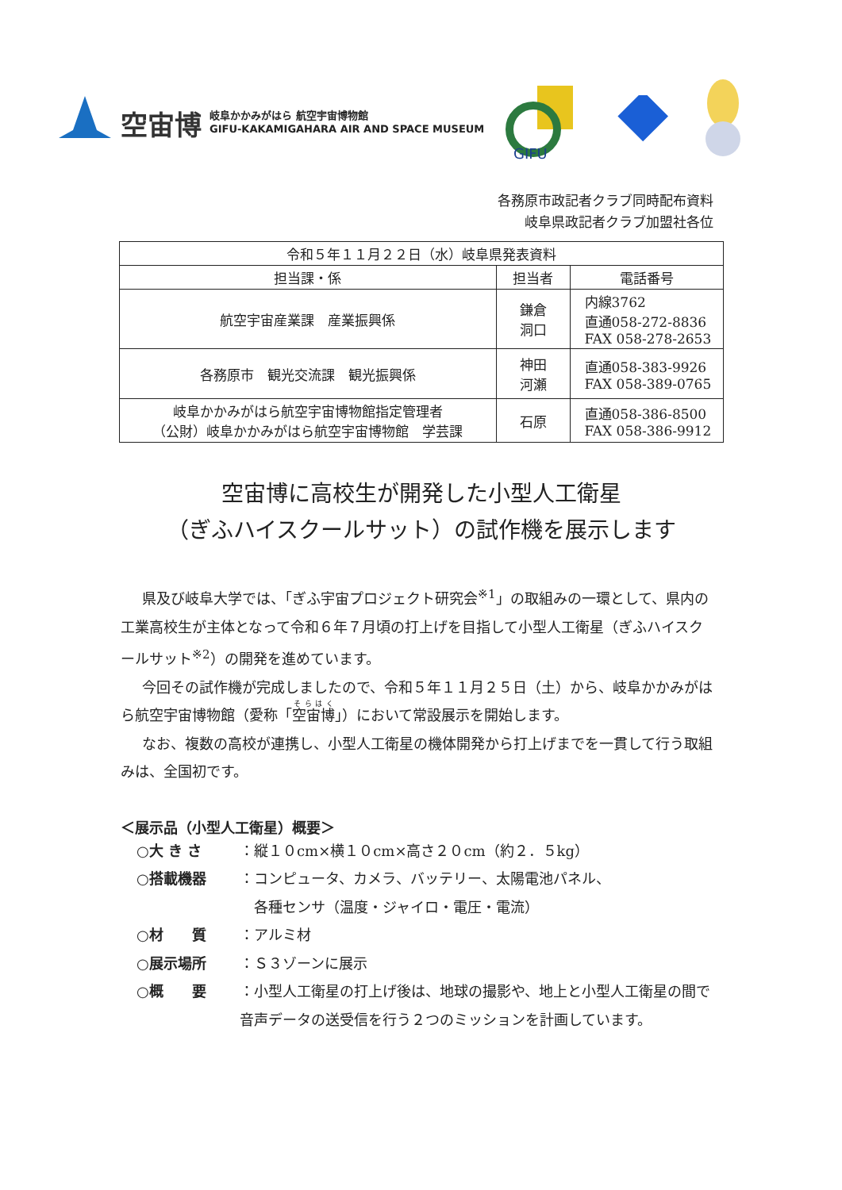空宙博 岐阜かかみがはら 航空宇宙博物館
GIFU-KAKAMIGAHARA AIR AND SPACE MUSEUM
GIFU
各務原市政記者クラブ同時配布資料
岐阜県政記者クラブ加盟社各位
| 令和５年１１月２２日（水）岐阜県発表資料 | | |
| 担当課・係 | 担当者 | 電話番号 |
| 航空宇宙産業課 産業振興係 | 鎌倉 洞口 | 内線3762 直通058-272-8836 FAX 058-278-2653 |
| 各務原市 観光交流課 観光振興係 | 神田 河瀬 | 直通058-383-9926 FAX 058-389-0765 |
| 岐阜かかみがはら航空宇宙博物館指定管理者 （公財）岐阜かかみがはら航空宇宙博物館 学芸課 | 石原 | 直通058-386-8500 FAX 058-386-9912 |
空宙博に高校生が開発した小型人工衛星
（ぎふハイスクールサット）の試作機を展示します
県及び岐阜大学では、「ぎふ宇宙プロジェクト研究会<sup>※1</sup>」の取組みの一環として、県内の工業高校生が主体となって令和６年７月頃の打上げを目指して小型人工衛星（ぎふハイスクールサット<sup>※2</sup>）の開発を進めています。
今回その試作機が完成しましたので、令和５年１１月２５日（土）から、岐阜かかみがはら航空宇宙博物館（愛称「空宙博」）において常設展示を開始します。
なお、複数の高校が連携し、小型人工衛星の機体開発から打上げまでを一貫して行う取組みは、全国初です。
＜展示品（小型人工衛星）概要＞
○大 き さ ：縦１０cm×横１０cm×高さ２０cm（約２．５kg）
○搭載機器 ：コンピュータ、カメラ、バッテリー、太陽電池パネル、
　各種センサ（温度・ジャイロ・電圧・電流）
○材　　質 ：アルミ材
○展示場所 ：Ｓ３ゾーンに展示
○概　　要 ：小型人工衛星の打上げ後は、地球の撮影や、地上と小型人工衛星の間で音声データの送受信を行う２つのミッションを計画しています。